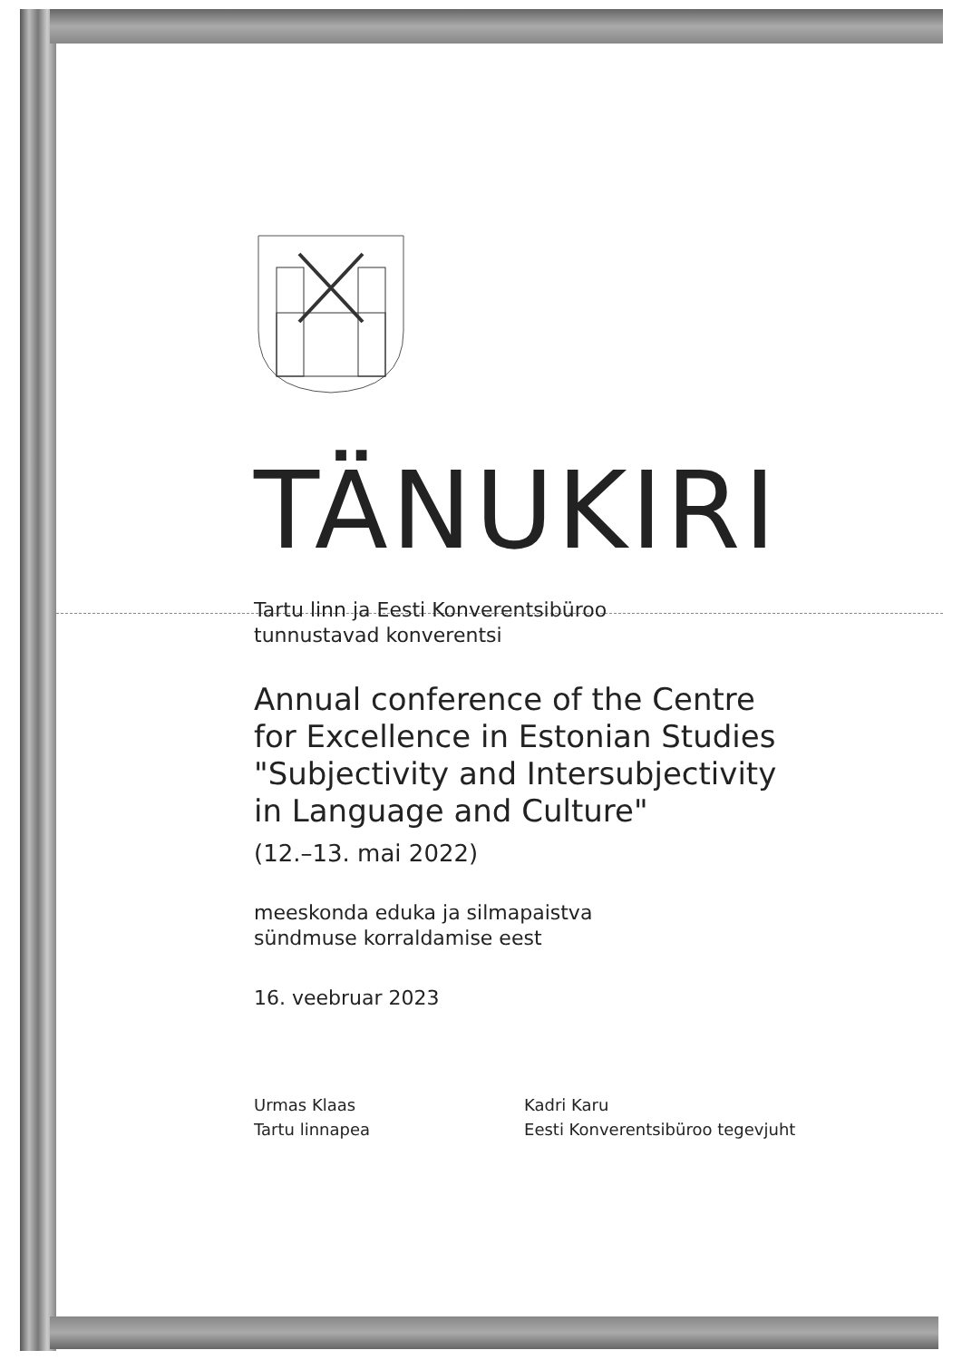TÄNUKIRI
Tartu linn ja Eesti Konverentsibüroo
tunnustavad konverentsi
Annual conference of the Centre
for Excellence in Estonian Studies
"Subjectivity and Intersubjectivity
in Language and Culture"
(12.–13. mai 2022)
meeskonda eduka ja silmapaistva
sündmuse korraldamise eest
16. veebruar 2023
Urmas Klaas
Tartu linnapea
Kadri Karu
Eesti Konverentsibüroo tegevjuht